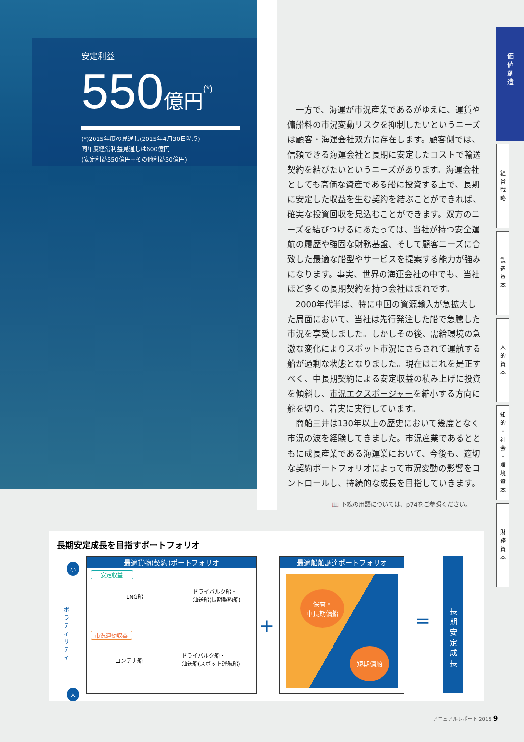安定利益
550億円<sup>(*)</sup>
(*)2015年度の見通し(2015年4月30日時点)
同年度経常利益見通しは600億円
(安定利益550億円+その他利益50億円)
一方で、海運が市況産業であるがゆえに、運賃や傭船料の市況変動リスクを抑制したいというニーズは顧客・海運会社双方に存在します。顧客側では、信頼できる海運会社と長期に安定したコストで輸送契約を結びたいというニーズがあります。海運会社としても高価な資産である船に投資する上で、長期に安定した収益を生む契約を結ぶことができれば、確実な投資回収を見込むことができます。双方のニーズを結びつけるにあたっては、当社が持つ安全運航の履歴や強固な財務基盤、そして顧客ニーズに合致した最適な船型やサービスを提案する能力が強みになります。事実、世界の海運会社の中でも、当社ほど多くの長期契約を持つ会社はまれです。
2000年代半ば、特に中国の資源輸入が急拡大した局面において、当社は先行発注した船で急騰した市況を享受しました。しかしその後、需給環境の急激な変化によりスポット市況にさらされて運航する船が過剰な状態となりました。現在はこれを是正すべく、中長期契約による安定収益の積み上げに投資を傾斜し、市況エクスポージャーを縮小する方向に舵を切り、着実に実行しています。
商船三井は130年以上の歴史において幾度となく市況の波を経験してきました。市況産業であるとともに成長産業である海運業において、今後も、適切な契約ポートフォリオによって市況変動の影響をコントロールし、持続的な成長を目指していきます。
📖 下線の用語については、p74をご参照ください。
価
値
創
造
経
営
戦
略
製
造
資
本
人
的
資
本
知
的
・
社
会
・
環
境
資
本
財
務
資
本
長期安定成長を目指すポートフォリオ
小
ボラティリティ
大
最適貨物(契約)ポートフォリオ
安定収益
LNG船
ドライバルク船・
油送船(長期契約船)
市況連動収益
コンテナ船
ドライバルク船・
油送船(スポット運航船)
+
最適船舶調達ポートフォリオ
保有・
中長期傭船
短期傭船
=
長期安定成長
アニュアルレポート 2015 9